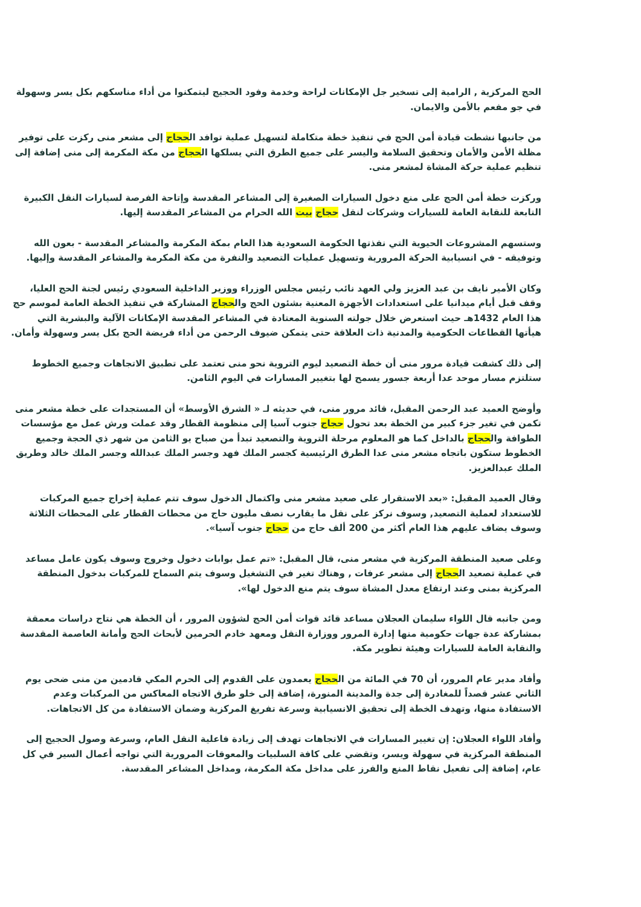الحج المركزية , الرامية إلى تسخير جل الإمكانات لراحة وخدمة وفود الحجيج ليتمكنوا من أداء مناسكهم بكل يسر وسهولة في جو مفعم بالأمن والايمان.
من جانبها نشطت قيادة أمن الحج في تنفيذ خطة متكاملة لتسهيل عملية توافد الحجاج إلى مشعر منى ركزت على توفير مظلة الأمن والأمان وتحقيق السلامة واليسر على جميع الطرق التي يسلكها الحجاج من مكة المكرمة إلى منى إضافة إلى تنظيم عملية حركة المشاة لمشعر منى.
وركزت خطة أمن الحج على منع دخول السيارات الصغيرة إلى المشاعر المقدسة وإتاحة الفرصة لسيارات النقل الكبيرة التابعة للنقابة العامة للسيارات وشركات لنقل حجاج بيت الله الحرام من المشاعر المقدسة إليها.
وستسهم المشروعات الحيوية التي نفذتها الحكومة السعودية هذا العام بمكة المكرمة والمشاعر المقدسة - بعون الله وتوفيقه - في انسيابية الحركة المرورية وتسهيل عمليات التصعيد والنفرة من مكة المكرمة والمشاعر المقدسة وإليها.
وكان الأمير نايف بن عبد العزيز ولي العهد نائب رئيس مجلس الوزراء ووزير الداخلية السعودي رئيس لجنة الحج العليا، وقف قبل أيام ميدانيا على استعدادات الأجهزة المعنية بشئون الحج والحجاج المشاركة في تنفيذ الخطة العامة لموسم حج هذا العام 1432هـ حيث استعرض خلال جولته السنوية المعتادة في المشاعر المقدسة الإمكانات الآلية والبشرية التي هيأتها القطاعات الحكومية والمدنية ذات العلاقة حتى يتمكن ضيوف الرحمن من أداء فريضة الحج بكل يسر وسهولة وأمان.
إلى ذلك كشفت قيادة مرور منى أن خطة التصعيد ليوم التروية نحو منى تعتمد على تطبيق الاتجاهات وجميع الخطوط ستلتزم مسار موحد عدا أربعة جسور يسمح لها بتغيير المسارات في اليوم الثامن.
وأوضح العميد عبد الرحمن المقبل، قائد مرور منى، في حديثه لـ « الشرق الأوسط» أن المستجدات على خطة مشعر منى تكمن في تغير جزء كبير من الخطة بعد تحول حجاج جنوب آسيا إلى منظومة القطار وقد عملت ورش عمل مع مؤسسات الطوافة والحجاج بالداخل كما هو المعلوم مرحلة التروية والتصعيد تبدأ من صباح يو الثامن من شهر ذي الحجة وجميع الخطوط ستكون باتجاه مشعر منى عدا الطرق الرئيسية كجسر الملك فهد وجسر الملك عبدالله وجسر الملك خالد وطريق الملك عبدالعزيز.
وقال العميد المقبل: «بعد الاستقرار على صعيد مشعر منى واكتمال الدخول سوف تتم عملية إخراج جميع المركبات للاستعداد لعملية التصعيد, وسوف نركز على نقل ما يقارب نصف مليون حاج من محطات القطار على المحطات الثلاثة وسوف يضاف عليهم هذا العام أكثر من 200 ألف حاج من حجاج جنوب آسيا».
وعلى صعيد المنطقة المركزية في مشعر منى، قال المقبل: «تم عمل بوابات دخول وخروج وسوف يكون عامل مساعد في عملية تصعيد الحجاج إلى مشعر عرفات , وهناك تغير في التشغيل وسوف يتم السماح للمركبات بدخول المنطقة المركزية بمنى وعند ارتفاع معدل المشاة سوف يتم منع الدخول لها».
ومن جانبه قال اللواء سليمان العجلان مساعد قائد قوات أمن الحج لشؤون المرور ، أن الخطة هي نتاج دراسات معمقة بمشاركة عدة جهات حكومية منها إدارة المرور ووزارة النقل ومعهد خادم الحرمين لأبحاث الحج وأمانة العاصمة المقدسة والنقابة العامة للسيارات وهيئة تطوير مكة.
وأفاد مدير عام المرور، أن 70 في المائة من الحجاج يعمدون على القدوم إلى الحرم المكي قادمين من منى ضحى يوم الثاني عشر قصداً للمغادرة إلى جدة والمدينة المنورة، إضافة إلى خلو طرق الاتجاه المعاكس من المركبات وعدم الاستفادة منها، وتهدف الخطة إلى تحقيق الانسيابية وسرعة تفريغ المركزية وضمان الاستفادة من كل الاتجاهات.
وأفاد اللواء العجلان: إن تغيير المسارات في الاتجاهات تهدف إلى زيادة فاعلية النقل العام، وسرعة وصول الحجيج إلى المنطقة المركزية في سهولة ويسر، وتقضي على كافة السلبيات والمعوقات المرورية التي تواجه أعمال السير في كل عام، إضافة إلى تفعيل نقاط المنع والفرز على مداخل مكة المكرمة، ومداخل المشاعر المقدسة.